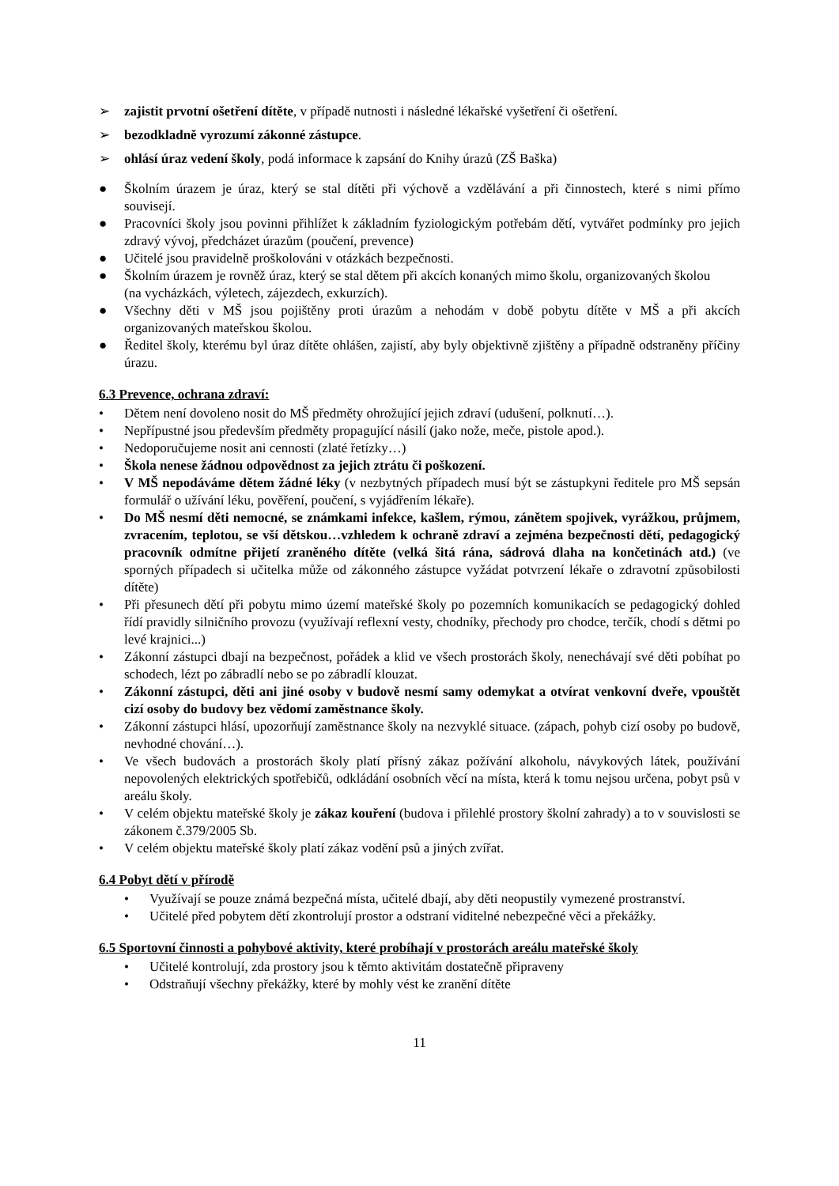➢ zajistit prvotní ošetření dítěte, v případě nutnosti i následné lékařské vyšetření či ošetření.
➢ bezodkladně vyrozumí zákonné zástupce.
➢ ohlásí úraz vedení školy, podá informace k zapsání do Knihy úrazů (ZŠ Baška)
● Školním úrazem je úraz, který se stal dítěti při výchově a vzdělávání a při činnostech, které s nimi přímo souvisejí.
● Pracovníci školy jsou povinni přihlížet k základním fyziologickým potřebám dětí, vytvářet podmínky pro jejich zdravý vývoj, předcházet úrazům (poučení, prevence)
● Učitelé jsou pravidelně proškolováni v otázkách bezpečnosti.
● Školním úrazem je rovněž úraz, který se stal dětem při akcích konaných mimo školu, organizovaných školou
(na vycházkách, výletech, zájezdech, exkurzích).
● Všechny děti v MŠ jsou pojištěny proti úrazům a nehodám v době pobytu dítěte v MŠ a při akcích organizovaných mateřskou školou.
● Ředitel školy, kterému byl úraz dítěte ohlášen, zajistí, aby byly objektivně zjištěny a případně odstraněny příčiny úrazu.
6.3 Prevence, ochrana zdraví:
• Dětem není dovoleno nosit do MŠ předměty ohrožující jejich zdraví (udušení, polknutí…).
• Nepřípustné jsou především předměty propagující násilí (jako nože, meče, pistole apod.).
• Nedoporučujeme nosit ani cennosti (zlaté řetízky…)
• Škola nenese žádnou odpovědnost za jejich ztrátu či poškození.
• V MŠ nepodáváme dětem žádné léky (v nezbytných případech musí být se zástupkyni ředitele pro MŠ sepsán formulář o užívání léku, pověření, poučení, s vyjádřením lékaře).
• Do MŠ nesmí děti nemocné, se známkami infekce, kašlem, rýmou, zánětem spojivek, vyrážkou, průjmem, zvracením, teplotou, se vší dětskou…vzhledem k ochraně zdraví a zejména bezpečnosti dětí, pedagogický pracovník odmítne přijetí zraněného dítěte (velká šitá rána, sádrová dlaha na končetinách atd.) (ve sporných případech si učitelka může od zákonného zástupce vyžádat potvrzení lékaře o zdravotní způsobilosti dítěte)
• Při přesunech dětí při pobytu mimo území mateřské školy po pozemních komunikacích se pedagogický dohled řídí pravidly silničního provozu (využívají reflexní vesty, chodníky, přechody pro chodce, terčík, chodí s dětmi po levé krajnici...)
• Zákonní zástupci dbají na bezpečnost, pořádek a klid ve všech prostorách školy, nenechávají své děti pobíhat po schodech, lézt po zábradlí nebo se po zábradlí klouzat.
• Zákonní zástupci, děti ani jiné osoby v budově nesmí samy odemykat a otvírat venkovní dveře, vpouštět cizí osoby do budovy bez vědomí zaměstnance školy.
• Zákonní zástupci hlásí, upozorňují zaměstnance školy na nezvyklé situace. (zápach, pohyb cizí osoby po budově, nevhodné chování…).
• Ve všech budovách a prostorách školy platí přísný zákaz požívání alkoholu, návykových látek, používání nepovolených elektrických spotřebičů, odkládání osobních věcí na místa, která k tomu nejsou určena, pobyt psů v areálu školy.
• V celém objektu mateřské školy je zákaz kouření (budova i přilehlé prostory školní zahrady) a to v souvislosti se zákonem č.379/2005 Sb.
• V celém objektu mateřské školy platí zákaz vodění psů a jiných zvířat.
6.4 Pobyt dětí v přírodě
• Využívají se pouze známá bezpečná místa, učitelé dbají, aby děti neopustily vymezené prostranství.
• Učitelé před pobytem dětí zkontrolují prostor a odstraní viditelné nebezpečné věci a překážky.
6.5 Sportovní činnosti a pohybové aktivity, které probíhají v prostorách areálu mateřské školy
• Učitelé kontrolují, zda prostory jsou k těmto aktivitám dostatečně připraveny
• Odstraňují všechny překážky, které by mohly vést ke zranění dítěte
11